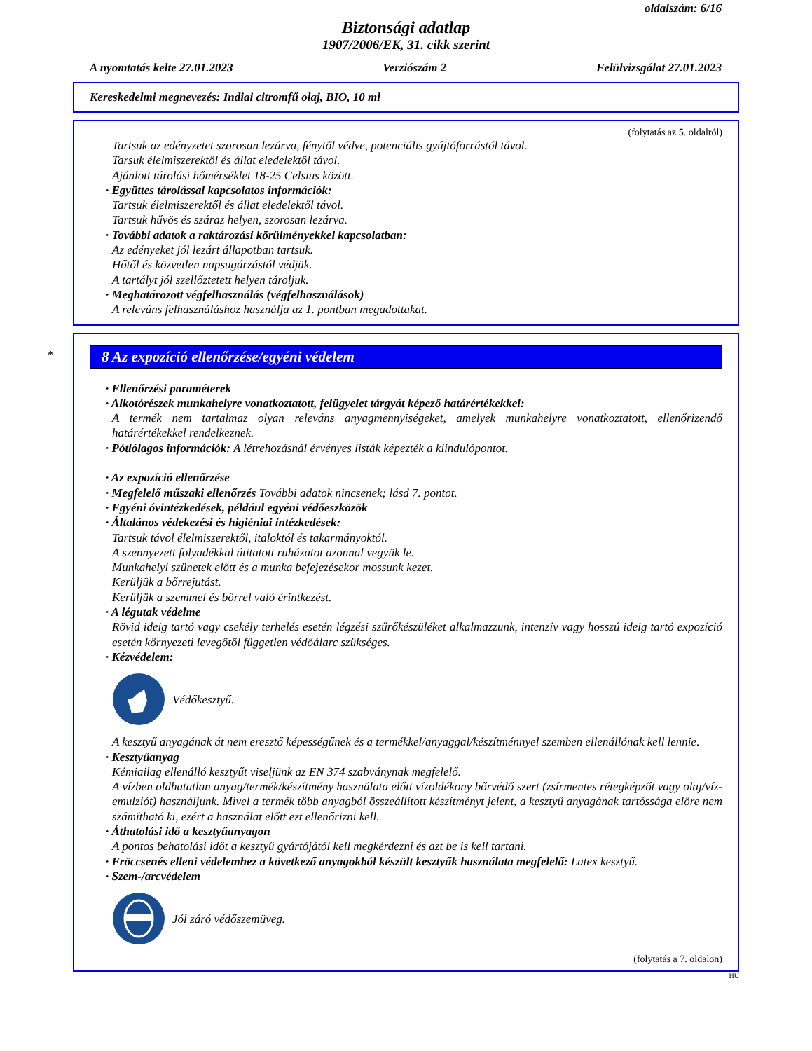oldalszám: 6/16
Biztonsági adatlap
1907/2006/EK, 31. cikk szerint
A nyomtatás kelte 27.01.2023 Verziószám 2 Felülvizsgálat 27.01.2023
Kereskedelmi megnevezés: Indiai citromfű olaj, BIO, 10 ml
(folytatás az 5. oldalról)
Tartsuk az edényzetet szorosan lezárva, fénytől védve, potenciális gyújtóforrástól távol.
Tarsuk élelmiszerektől és állat eledelektől távol.
Ajánlott tárolási hőmérséklet 18-25 Celsius között.
· Együttes tárolással kapcsolatos információk:
Tartsuk élelmiszerektől és állat eledelektől távol.
Tartsuk hűvös és száraz helyen, szorosan lezárva.
· További adatok a raktározási körülményekkel kapcsolatban:
Az edényeket jól lezárt állapotban tartsuk.
Hőtől és közvetlen napsugárzástól védjük.
A tartályt jól szellőztetett helyen tároljuk.
· Meghatározott végfelhasználás (végfelhasználások)
A releváns felhasználáshoz használja az 1. pontban megadottakat.
*
8 Az expozíció ellenőrzése/egyéni védelem
· Ellenőrzési paraméterek
· Alkotórészek munkahelyre vonatkoztatott, felügyelet tárgyát képező határértékekkel:
A termék nem tartalmaz olyan releváns anyagmennyiségeket, amelyek munkahelyre vonatkoztatott, ellenőrizendő határértékekkel rendelkeznek.
· Pótlólagos információk: A létrehozásnál érvényes listák képezték a kiindulópontot.
· Az expozíció ellenőrzése
· Megfelelő műszaki ellenőrzés További adatok nincsenek; lásd 7. pontot.
· Egyéni óvintézkedések, például egyéni védőeszközök
· Általános védekezési és higiéniai intézkedések:
Tartsuk távol élelmiszerektől, italoktól és takarmányoktól.
A szennyezett folyadékkal átitatott ruházatot azonnal vegyük le.
Munkahelyi szünetek előtt és a munka befejezésekor mossunk kezet.
Kerüljük a bőrrejutást.
Kerüljük a szemmel és bőrrel való érintkezést.
· A légutak védelme
Rövid ideig tartó vagy csekély terhelés esetén légzési szűrőkészüléket alkalmazzunk, intenzív vagy hosszú ideig tartó expozíció esetén környezeti levegőtől független védőálarc szükséges.
· Kézvédelem:
Védőkesztyű.
A kesztyű anyagának át nem eresztő képességűnek és a termékkel/anyaggal/készítménnyel szemben ellenállónak kell lennie.
· Kesztyűanyag
Kémiailag ellenálló kesztyűt viseljünk az EN 374 szabványnak megfelelő.
A vízben oldhatatlan anyag/termék/készítmény használata előtt vízoldékony bőrvédő szert (zsírmentes rétegképzőt vagy olaj/víz-emulziót) használjunk. Mivel a termék több anyagból összeállított készítményt jelent, a kesztyű anyagának tartóssága előre nem számítható ki, ezért a használat előtt ezt ellenőrizni kell.
· Áthatolási idő a kesztyűanyagon
A pontos behatolási időt a kesztyű gyártójától kell megkérdezni és azt be is kell tartani.
· Fröccsenés elleni védelemhez a következő anyagokból készült kesztyűk használata megfelelő: Latex kesztyű.
· Szem-/arcvédelem
Jól záró védőszemüveg.
(folytatás a 7. oldalon)
HU